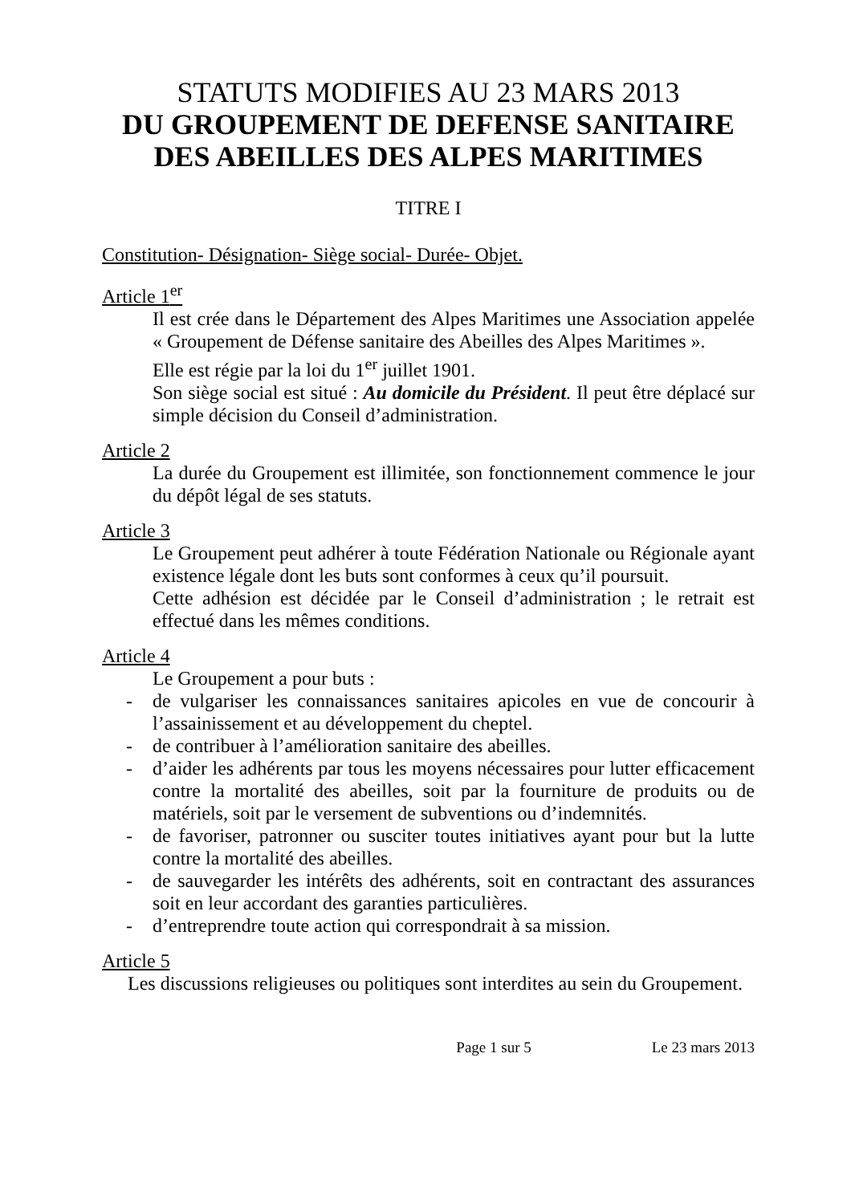STATUTS MODIFIES AU 23 MARS 2013
DU GROUPEMENT DE DEFENSE SANITAIRE
DES ABEILLES DES ALPES MARITIMES
TITRE I
Constitution- Désignation- Siège social- Durée- Objet.
Article 1<sup>er</sup>
Il est crée dans le Département des Alpes Maritimes une Association appelée « Groupement de Défense sanitaire des Abeilles des Alpes Maritimes ».
Elle est régie par la loi du 1<sup>er</sup> juillet 1901.
Son siège social est situé : Au domicile du Président. Il peut être déplacé sur simple décision du Conseil d’administration.
Article 2
La durée du Groupement est illimitée, son fonctionnement commence le jour du dépôt légal de ses statuts.
Article 3
Le Groupement peut adhérer à toute Fédération Nationale ou Régionale ayant existence légale dont les buts sont conformes à ceux qu’il poursuit.
Cette adhésion est décidée par le Conseil d’administration ; le retrait est effectué dans les mêmes conditions.
Article 4
Le Groupement a pour buts :
- de vulgariser les connaissances sanitaires apicoles en vue de concourir à l’assainissement et au développement du cheptel.
- de contribuer à l’amélioration sanitaire des abeilles.
- d’aider les adhérents par tous les moyens nécessaires pour lutter efficacement contre la mortalité des abeilles, soit par la fourniture de produits ou de matériels, soit par le versement de subventions ou d’indemnités.
- de favoriser, patronner ou susciter toutes initiatives ayant pour but la lutte contre la mortalité des abeilles.
- de sauvegarder les intérêts des adhérents, soit en contractant des assurances soit en leur accordant des garanties particulières.
- d’entreprendre toute action qui correspondrait à sa mission.
Article 5
Les discussions religieuses ou politiques sont interdites au sein du Groupement.
Page 1 sur 5 Le 23 mars 2013